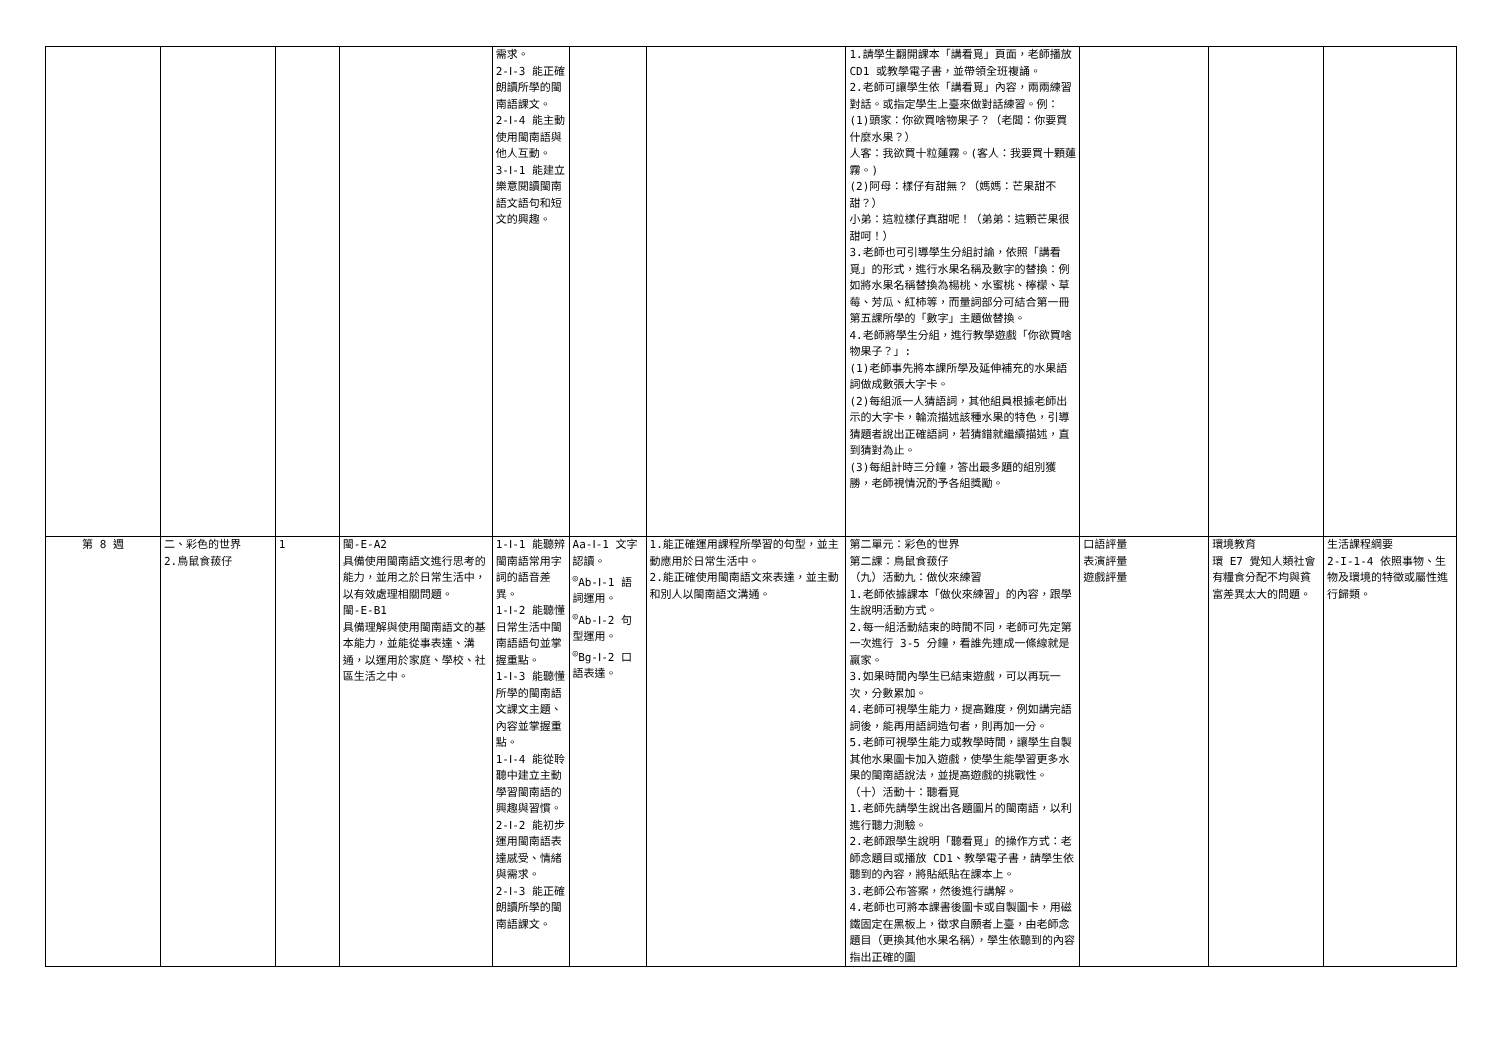| | | | | 需求。 2-Ⅰ-3 能正確朗讀所學的閩南語課文。 2-Ⅰ-4 能主動使用閩南語與他人互動。 3-Ⅰ-1 能建立樂意閱讀閩南語文語句和短文的興趣。 | | | 1.請學生翻開課本「講看覓」頁面，老師播放 CD1 或教學電子書，並帶領全班複誦。 2.老師可讓學生依「講看覓」內容，兩兩練習對話。或指定學生上臺來做對話練習。例： (1)頭家：你欲買啥物果子？（老闆：你要買什麼水果？） 人客：我欲買十粒蓮霧。(客人：我要買十顆蓮霧。) (2)阿母：樣仔有甜無？（媽媽：芒果甜不甜？） 小弟：這粒樣仔真甜呢！（弟弟：這顆芒果很甜呵！） 3.老師也可引導學生分組討論，依照「講看覓」的形式，進行水果名稱及數字的替換：例如將水果名稱替換為楊桃、水蜜桃、檸檬、草莓、芳瓜、紅柿等，而量詞部分可結合第一冊第五課所學的「數字」主題做替換。 4.老師將學生分組，進行教學遊戲「你欲買啥物果子？」: (1)老師事先將本課所學及延伸補充的水果語詞做成數張大字卡。 (2)每組派一人猜語詞，其他組員根據老師出示的大字卡，輪流描述該種水果的特色，引導猜題者說出正確語詞，若猜錯就繼續描述，直到猜對為止。 (3)每組計時三分鐘，答出最多題的組別獲勝，老師視情況酌予各組獎勵。 | | | |
| 第 8 週 | 二、彩色的世界 2.鳥鼠食菝仔 | 1 | 閩-E-A2 具備使用閩南語文進行思考的能力，並用之於日常生活中，以有效處理相關問題。 閩-E-B1 具備理解與使用閩南語文的基本能力，並能從事表達、溝通，以運用於家庭、學校、社區生活之中。 | 1-Ⅰ-1 能聽辨閩南語常用字詞的語音差異。 1-Ⅰ-2 能聽懂日常生活中閩南語語句並掌握重點。 1-Ⅰ-3 能聽懂所學的閩南語文課文主題、內容並掌握重點。 1-Ⅰ-4 能從聆聽中建立主動學習閩南語的興趣與習慣。 2-Ⅰ-2 能初步運用閩南語表達感受、情緒與需求。 2-Ⅰ-3 能正確朗讀所學的閩南語課文。 | Aa-Ⅰ-1 文字認讀。 <sup>◎</sup>Ab-Ⅰ-1 語詞運用。 <sup>◎</sup>Ab-Ⅰ-2 句型運用。 <sup>◎</sup>Bg-Ⅰ-2 口語表達。 | 1.能正確運用課程所學習的句型，並主動應用於日常生活中。 2.能正確使用閩南語文來表達，並主動和別人以閩南語文溝通。 | 第二單元：彩色的世界 第二課：鳥鼠食菝仔 （九）活動九：做伙來練習 1.老師依據課本「做伙來練習」的內容，跟學生說明活動方式。 2.每一組活動結束的時間不同，老師可先定第一次進行 3-5 分鐘，看誰先連成一條線就是贏家。 3.如果時間內學生已結束遊戲，可以再玩一次，分數累加。 4.老師可視學生能力，提高難度，例如講完語詞後，能再用語詞造句者，則再加一分。 5.老師可視學生能力或教學時間，讓學生自製其他水果圖卡加入遊戲，使學生能學習更多水果的閩南語說法，並提高遊戲的挑戰性。 （十）活動十：聽看覓 1.老師先請學生說出各題圖片的閩南語，以利進行聽力測驗。 2.老師跟學生說明「聽看覓」的操作方式：老師念題目或播放 CD1、教學電子書，請學生依聽到的內容，將貼紙貼在課本上。 3.老師公布答案，然後進行講解。 4.老師也可將本課書後圖卡或自製圖卡，用磁鐵固定在黑板上，徵求自願者上臺，由老師念題目（更換其他水果名稱），學生依聽到的內容指出正確的圖 | 口語評量 表演評量 遊戲評量 | 環境教育 環 E7 覺知人類社會有糧食分配不均與貧富差異太大的問題。 | 生活課程綱要 2-I-1-4 依照事物、生物及環境的特徵或屬性進行歸類。 |